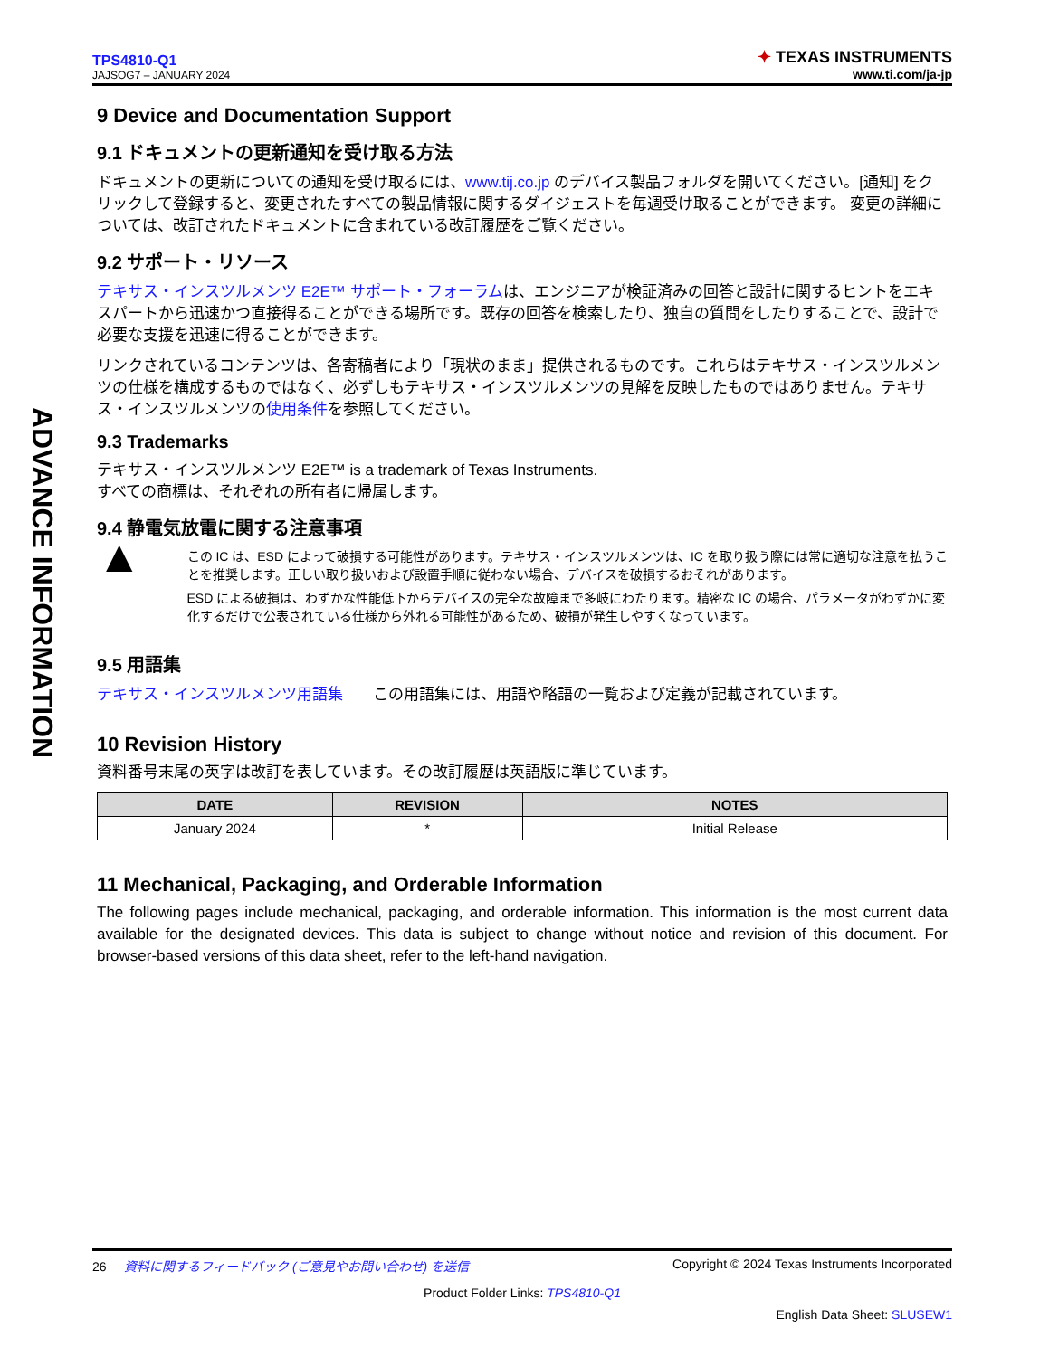ADVANCE INFORMATION
TPS4810-Q1
JAJSOG7 – JANUARY 2024
✦ TEXAS INSTRUMENTS
www.ti.com/ja-jp
9 Device and Documentation Support
9.1 ドキュメントの更新通知を受け取る方法
ドキュメントの更新についての通知を受け取るには、www.tij.co.jp のデバイス製品フォルダを開いてください。[通知] をクリックして登録すると、変更されたすべての製品情報に関するダイジェストを毎週受け取ることができます。 変更の詳細については、改訂されたドキュメントに含まれている改訂履歴をご覧ください。
9.2 サポート・リソース
テキサス・インスツルメンツ E2E™ サポート・フォーラムは、エンジニアが検証済みの回答と設計に関するヒントをエキスパートから迅速かつ直接得ることができる場所です。既存の回答を検索したり、独自の質問をしたりすることで、設計で必要な支援を迅速に得ることができます。
リンクされているコンテンツは、各寄稿者により「現状のまま」提供されるものです。これらはテキサス・インスツルメンツの仕様を構成するものではなく、必ずしもテキサス・インスツルメンツの見解を反映したものではありません。テキサス・インスツルメンツの使用条件を参照してください。
9.3 Trademarks
テキサス・インスツルメンツ E2E™ is a trademark of Texas Instruments.
すべての商標は、それぞれの所有者に帰属します。
9.4 静電気放電に関する注意事項
▲
この IC は、ESD によって破損する可能性があります。テキサス・インスツルメンツは、IC を取り扱う際には常に適切な注意を払うことを推奨します。正しい取り扱いおよび設置手順に従わない場合、デバイスを破損するおそれがあります。
ESD による破損は、わずかな性能低下からデバイスの完全な故障まで多岐にわたります。精密な IC の場合、パラメータがわずかに変化するだけで公表されている仕様から外れる可能性があるため、破損が発生しやすくなっています。
9.5 用語集
テキサス・インスツルメンツ用語集 この用語集には、用語や略語の一覧および定義が記載されています。
10 Revision History
資料番号末尾の英字は改訂を表しています。その改訂履歴は英語版に準じています。
| DATE | REVISION | NOTES |
| --- | --- | --- |
| January 2024 | * | Initial Release |
11 Mechanical, Packaging, and Orderable Information
The following pages include mechanical, packaging, and orderable information. This information is the most current data available for the designated devices. This data is subject to change without notice and revision of this document. For browser-based versions of this data sheet, refer to the left-hand navigation.
26 資料に関するフィードバック (ご意見やお問い合わせ) を送信 Copyright © 2024 Texas Instruments Incorporated
Product Folder Links: TPS4810-Q1
English Data Sheet: SLUSEW1